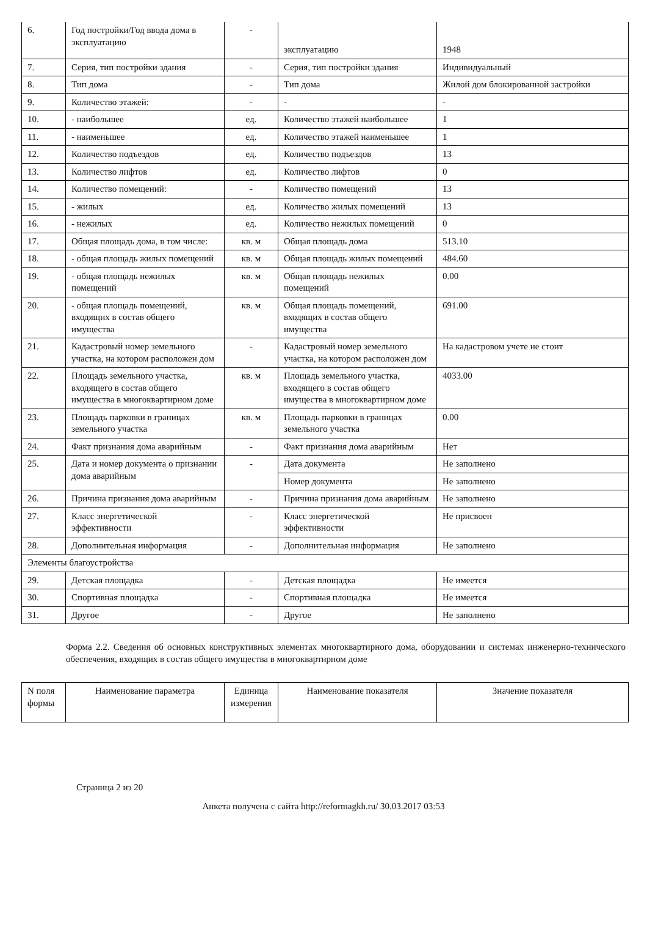| 6. | Год постройки/Год ввода дома в эксплуатацию | - | эксплуатацию | 1948 |
| 7. | Серия, тип постройки здания | - | Серия, тип постройки здания | Индивидуальный |
| 8. | Тип дома | - | Тип дома | Жилой дом блокированной застройки |
| 9. | Количество этажей: | - | - | - |
| 10. | - наибольшее | ед. | Количество этажей наибольшее | 1 |
| 11. | - наименьшее | ед. | Количество этажей наименьшее | 1 |
| 12. | Количество подъездов | ед. | Количество подъездов | 13 |
| 13. | Количество лифтов | ед. | Количество лифтов | 0 |
| 14. | Количество помещений: | - | Количество помещений | 13 |
| 15. | - жилых | ед. | Количество жилых помещений | 13 |
| 16. | - нежилых | ед. | Количество нежилых помещений | 0 |
| 17. | Общая площадь дома, в том числе: | кв. м | Общая площадь дома | 513.10 |
| 18. | - общая площадь жилых помещений | кв. м | Общая площадь жилых помещений | 484.60 |
| 19. | - общая площадь нежилых помещений | кв. м | Общая площадь нежилых помещений | 0.00 |
| 20. | - общая площадь помещений, входящих в состав общего имущества | кв. м | Общая площадь помещений, входящих в состав общего имущества | 691.00 |
| 21. | Кадастровый номер земельного участка, на котором расположен дом | - | Кадастровый номер земельного участка, на котором расположен дом | На кадастровом учете не стоит |
| 22. | Площадь земельного участка, входящего в состав общего имущества в многоквартирном доме | кв. м | Площадь земельного участка, входящего в состав общего имущества в многоквартирном доме | 4033.00 |
| 23. | Площадь парковки в границах земельного участка | кв. м | Площадь парковки в границах земельного участка | 0.00 |
| 24. | Факт признания дома аварийным | - | Факт признания дома аварийным | Нет |
| 25. | Дата и номер документа о признании дома аварийным | - | Дата документа | Не заполнено |
| | | | Номер документа | Не заполнено |
| 26. | Причина признания дома аварийным | - | Причина признания дома аварийным | Не заполнено |
| 27. | Класс энергетической эффективности | - | Класс энергетической эффективности | Не присвоен |
| 28. | Дополнительная информация | - | Дополнительная информация | Не заполнено |
| Элементы благоустройства | | | | |
| 29. | Детская площадка | - | Детская площадка | Не имеется |
| 30. | Спортивная площадка | - | Спортивная площадка | Не имеется |
| 31. | Другое | - | Другое | Не заполнено |
Форма 2.2. Сведения об основных конструктивных элементах многоквартирного дома, оборудовании и системах инженерно-технического обеспечения, входящих в состав общего имущества в многоквартирном доме
| N поля формы | Наименование параметра | Единица измерения | Наименование показателя | Значение показателя |
| --- | --- | --- | --- | --- |
Страница 2 из 20
Анкета получена с сайта http://reformagkh.ru/ 30.03.2017 03:53